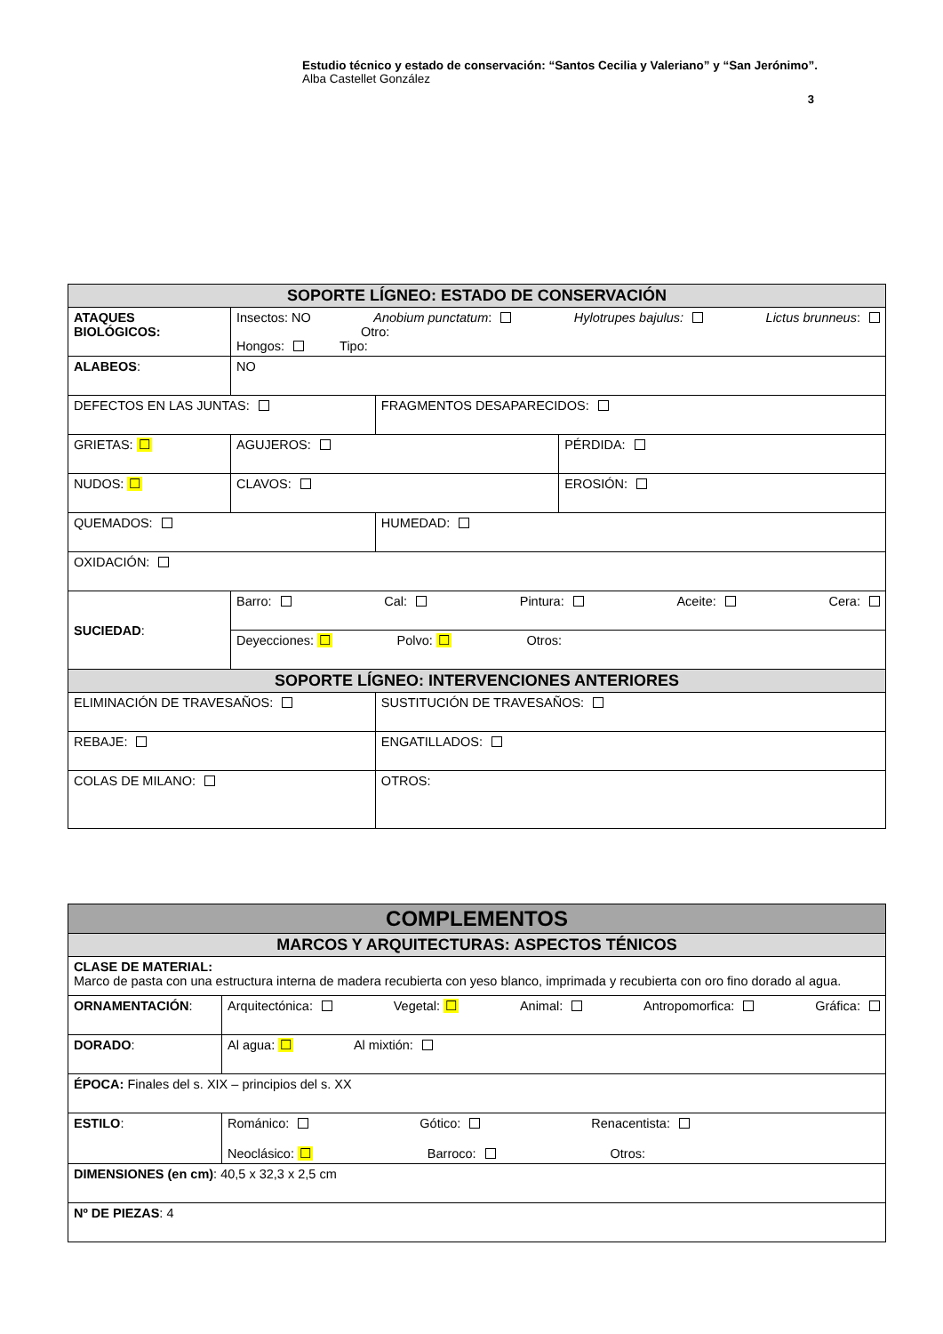Estudio técnico y estado de conservación: “Santos Cecilia y Valeriano” y “San Jerónimo”.
Alba Castellet González
3
| SOPORTE LÍGNEO: ESTADO DE CONSERVACIÓN | | | | |
| --- | --- | --- | --- | --- |
| ATAQUES BIOLÓGICOS: | Insectos: NO Anobium punctatum : Hylotrupes bajulus: Lictus brunneus : Otro: Hongos: Tipo: | | | |
| ALABEOS : | NO | | | |
| DEFECTOS EN LAS JUNTAS: | | | FRAGMENTOS DESAPARECIDOS: | |
| GRIETAS: ☐ | | AGUJEROS: | | PÉRDIDA: |
| NUDOS: ☐ | | CLAVOS: | | EROSIÓN: |
| QUEMADOS: | | | HUMEDAD: | |
| OXIDACIÓN: | | | | |
| SUCIEDAD : | Barro: Cal: Pintura: Aceite: Cera: | | | |
| | Deyecciones: ☐ Polvo: ☐ Otros: | | | |
| SOPORTE LÍGNEO: INTERVENCIONES ANTERIORES | | | | |
| ELIMINACIÓN DE TRAVESAÑOS: | | | SUSTITUCIÓN DE TRAVESAÑOS: | |
| REBAJE: | | | ENGATILLADOS: | |
| COLAS DE MILANO: | | | OTROS: | |
| COMPLEMENTOS | |
| --- | --- |
| MARCOS Y ARQUITECTURAS: ASPECTOS TÉNICOS | |
| CLASE DE MATERIAL: Marco de pasta con una estructura interna de madera recubierta con yeso blanco, imprimada y recubierta con oro fino dorado al agua. | |
| ORNAMENTACIÓN : | Arquitectónica: Vegetal: ☐ Animal: Antropomorfica: Gráfica: |
| DORADO : | Al agua: ☐ Al mixtión: |
| ÉPOCA: Finales del s. XIX – principios del s. XX | |
| ESTILO : | Románico: Gótico: Renacentista: Neoclásico: ☐ Barroco: Otros: |
| DIMENSIONES (en cm) : 40,5 x 32,3 x 2,5 cm | |
| Nº DE PIEZAS : 4 | |